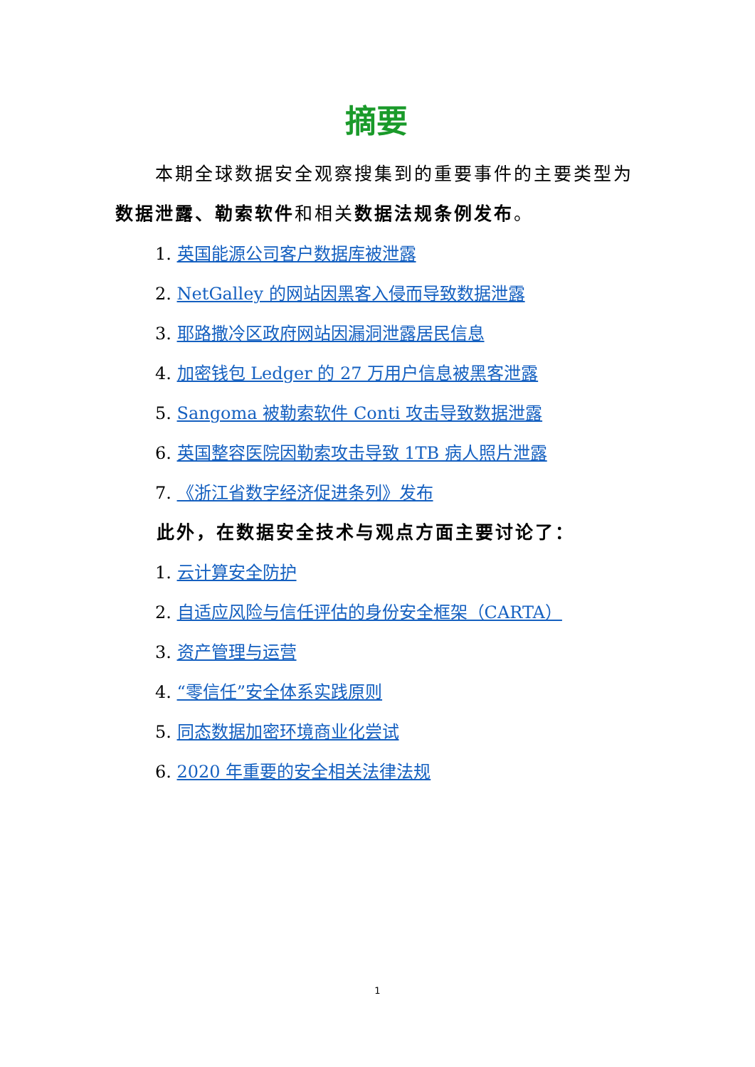摘要
本期全球数据安全观察搜集到的重要事件的主要类型为数据泄露、勒索软件和相关数据法规条例发布。
1. 英国能源公司客户数据库被泄露
2. NetGalley 的网站因黑客入侵而导致数据泄露
3. 耶路撒冷区政府网站因漏洞泄露居民信息
4. 加密钱包 Ledger 的 27 万用户信息被黑客泄露
5. Sangoma 被勒索软件 Conti 攻击导致数据泄露
6. 英国整容医院因勒索攻击导致 1TB 病人照片泄露
7. 《浙江省数字经济促进条列》发布
此外，在数据安全技术与观点方面主要讨论了：
1. 云计算安全防护
2. 自适应风险与信任评估的身份安全框架（CARTA）
3. 资产管理与运营
4. “零信任”安全体系实践原则
5. 同态数据加密环境商业化尝试
6. 2020 年重要的安全相关法律法规
1